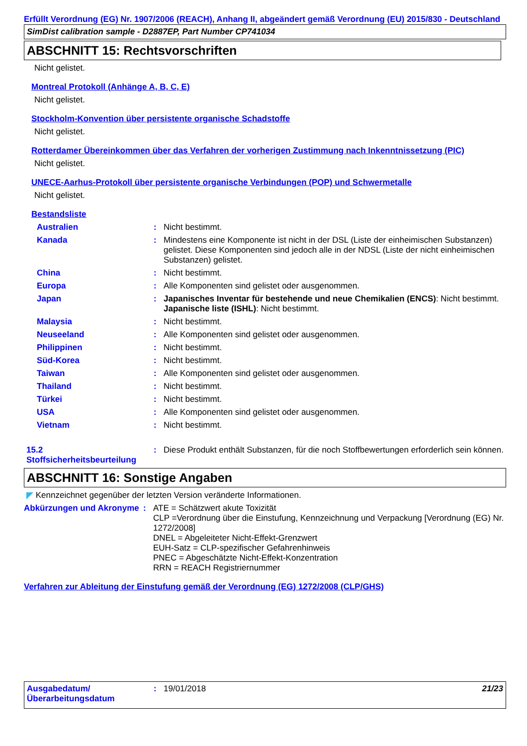Erfüllt Verordnung (EG) Nr. 1907/2006 (REACH), Anhang II, abgeändert gemäß Verordnung (EU) 2015/830 - Deutschland
SimDist calibration sample - D2887EP, Part Number CP741034
ABSCHNITT 15: Rechtsvorschriften
Nicht gelistet.
Montreal Protokoll (Anhänge A, B, C, E)
Nicht gelistet.
Stockholm-Konvention über persistente organische Schadstoffe
Nicht gelistet.
Rotterdamer Übereinkommen über das Verfahren der vorherigen Zustimmung nach Inkenntnissetzung (PIC)
Nicht gelistet.
UNECE-Aarhus-Protokoll über persistente organische Verbindungen (POP) und Schwermetalle
Nicht gelistet.
Bestandsliste
Australien : Nicht bestimmt.
Kanada : Mindestens eine Komponente ist nicht in der DSL (Liste der einheimischen Substanzen) gelistet. Diese Komponenten sind jedoch alle in der NDSL (Liste der nicht einheimischen Substanzen) gelistet.
China : Nicht bestimmt.
Europa : Alle Komponenten sind gelistet oder ausgenommen.
Japan : Japanisches Inventar für bestehende und neue Chemikalien (ENCS): Nicht bestimmt.
Japanische liste (ISHL): Nicht bestimmt.
Malaysia : Nicht bestimmt.
Neuseeland : Alle Komponenten sind gelistet oder ausgenommen.
Philippinen : Nicht bestimmt.
Süd-Korea : Nicht bestimmt.
Taiwan : Alle Komponenten sind gelistet oder ausgenommen.
Thailand : Nicht bestimmt.
Türkei : Nicht bestimmt.
USA : Alle Komponenten sind gelistet oder ausgenommen.
Vietnam : Nicht bestimmt.
15.2 Stoffsicherheitsbeurteilung
: Diese Produkt enthält Substanzen, für die noch Stoffbewertungen erforderlich sein können.
ABSCHNITT 16: Sonstige Angaben
Kennzeichnet gegenüber der letzten Version veränderte Informationen.
Abkürzungen und Akronyme
: ATE = Schätzwert akute Toxizität
CLP =Verordnung über die Einstufung, Kennzeichnung und Verpackung [Verordnung (EG) Nr. 1272/2008]
DNEL = Abgeleiteter Nicht-Effekt-Grenzwert
EUH-Satz = CLP-spezifischer Gefahrenhinweis
PNEC = Abgeschätzte Nicht-Effekt-Konzentration
RRN = REACH Registriernummer
Verfahren zur Ableitung der Einstufung gemäß der Verordnung (EG) 1272/2008 (CLP/GHS)
Ausgabedatum/ Überarbeitungsdatum
: 19/01/2018 21/23